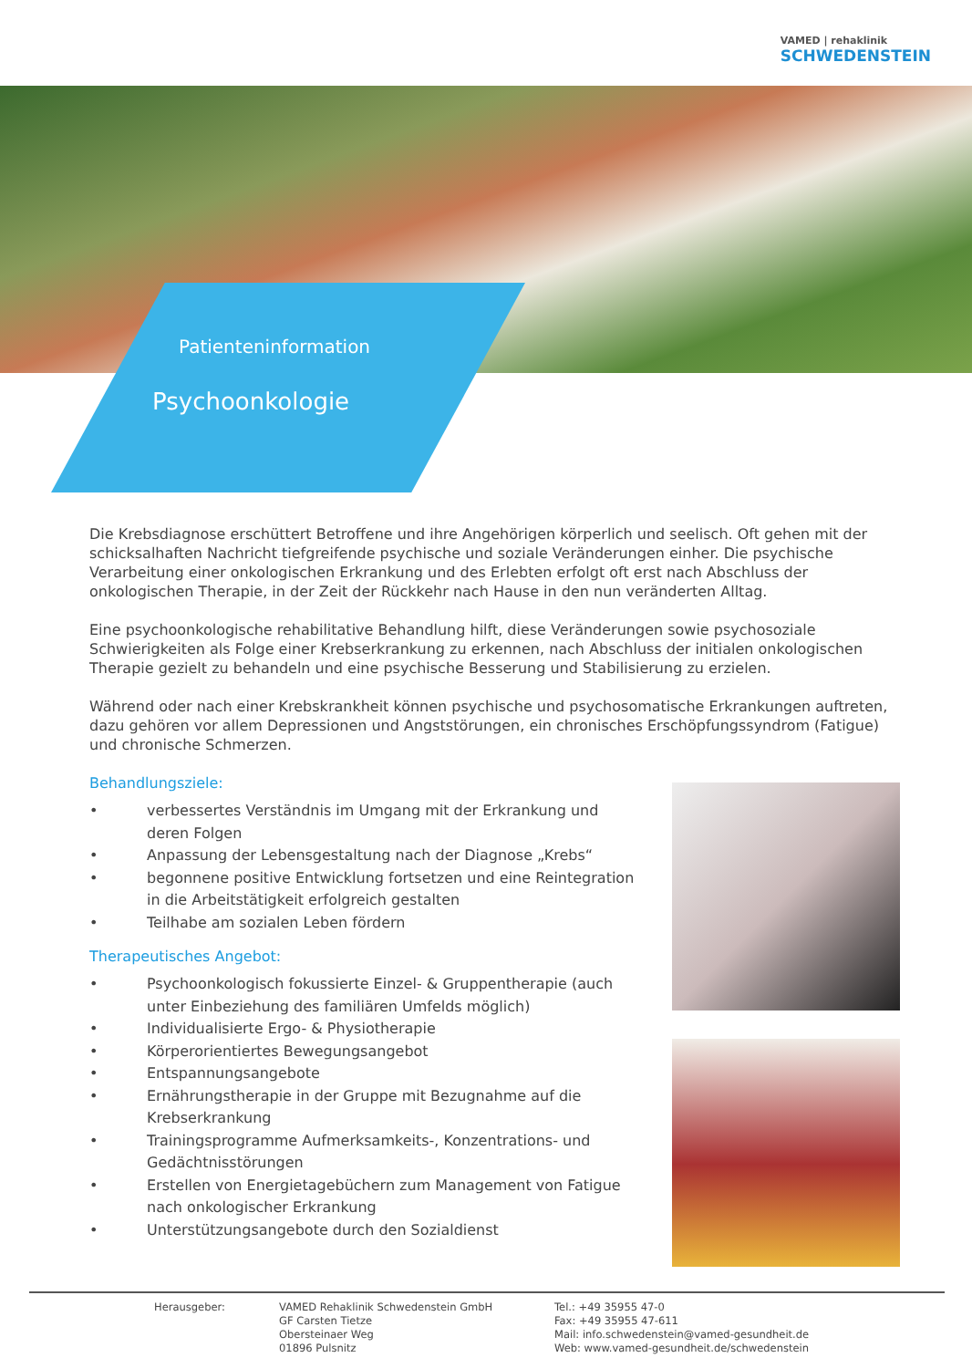VAMED | rehaklinik
SCHWEDENSTEIN
Patienteninformation
Psychoonkologie
Die Krebsdiagnose erschüttert Betroffene und ihre Angehörigen körperlich und seelisch. Oft gehen mit der schicksalhaften Nachricht tiefgreifende psychische und soziale Veränderungen einher. Die psychische Verarbeitung einer onkologischen Erkrankung und des Erlebten erfolgt oft erst nach Abschluss der onkologischen Therapie, in der Zeit der Rückkehr nach Hause in den nun veränderten Alltag.
Eine psychoonkologische rehabilitative Behandlung hilft, diese Veränderungen sowie psychosoziale Schwierigkeiten als Folge einer Krebserkrankung zu erkennen, nach Abschluss der initialen onkologischen Therapie gezielt zu behandeln und eine psychische Besserung und Stabilisierung zu erzielen.
Während oder nach einer Krebskrankheit können psychische und psychosomatische Erkrankungen auftreten, dazu gehören vor allem Depressionen und Angststörungen, ein chronisches Erschöpfungssyndrom (Fatigue) und chronische Schmerzen.
Behandlungsziele:
• verbessertes Verständnis im Umgang mit der Erkrankung und deren Folgen
• Anpassung der Lebensgestaltung nach der Diagnose „Krebs“
• begonnene positive Entwicklung fortsetzen und eine Reintegration in die Arbeitstätigkeit erfolgreich gestalten
• Teilhabe am sozialen Leben fördern
Therapeutisches Angebot:
• Psychoonkologisch fokussierte Einzel- & Gruppentherapie (auch unter Einbeziehung des familiären Umfelds möglich)
• Individualisierte Ergo- & Physiotherapie
• Körperorientiertes Bewegungsangebot
• Entspannungsangebote
• Ernährungstherapie in der Gruppe mit Bezugnahme auf die Krebserkrankung
• Trainingsprogramme Aufmerksamkeits-, Konzentrations- und Gedächtnisstörungen
• Erstellen von Energietagebüchern zum Management von Fatigue nach onkologischer Erkrankung
• Unterstützungsangebote durch den Sozialdienst
Herausgeber: VAMED Rehaklinik Schwedenstein GmbH
GF Carsten Tietze
Obersteinaer Weg
01896 Pulsnitz
Tel.: +49 35955 47-0
Fax: +49 35955 47-611
Mail: info.schwedenstein@vamed-gesundheit.de
Web: www.vamed-gesundheit.de/schwedenstein